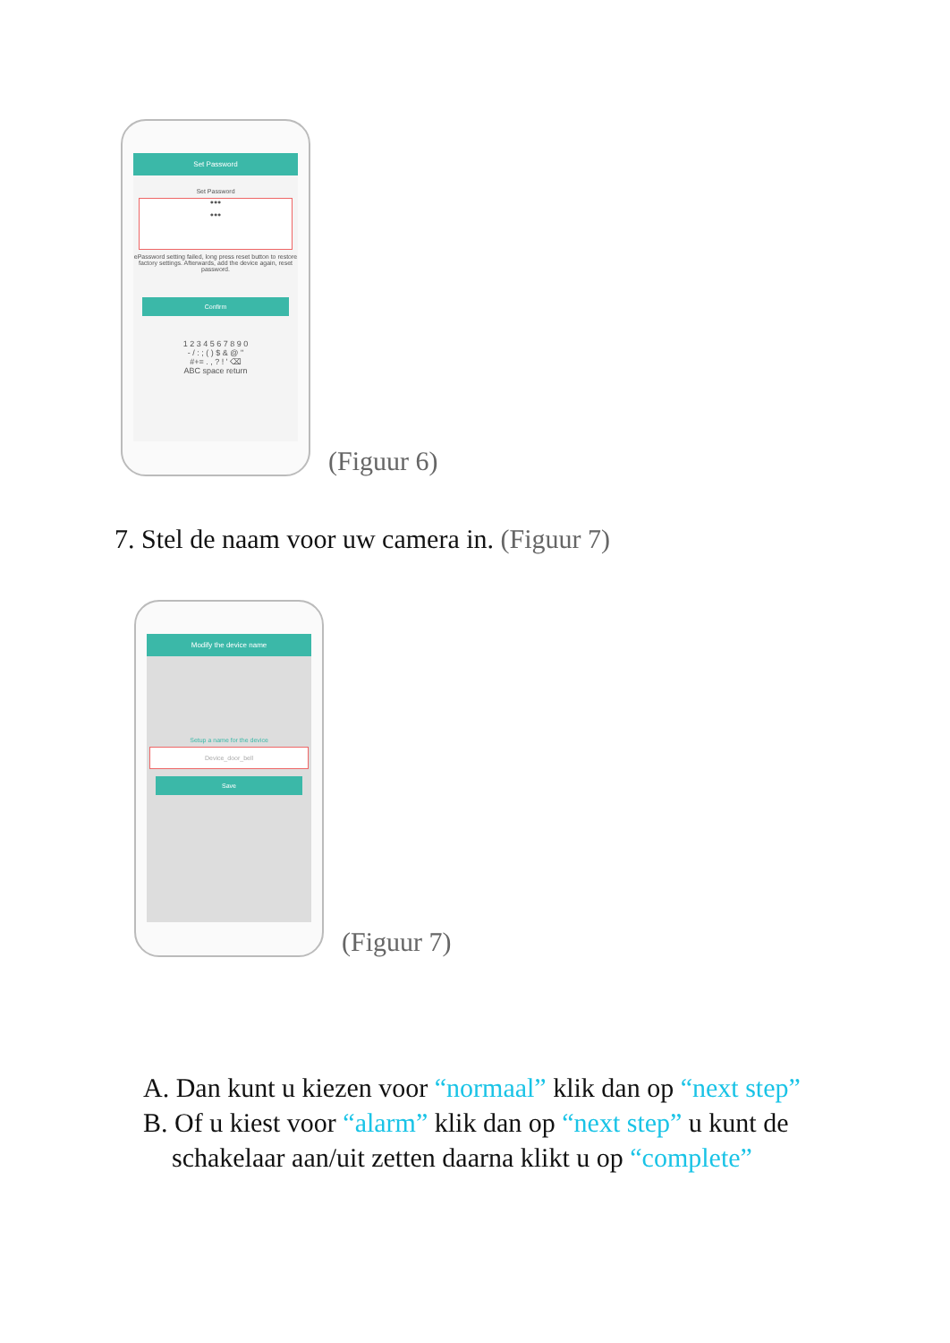Set Password
Set Password
●●●
●●●
ePassword setting failed, long press reset button to restore factory settings. Afterwards, add the device again, reset password.
Confirm
1 2 3 4 5 6 7 8 9 0
- / : ; ( ) $ & @ "
#+= . , ? ! ' ⌫
ABC space return
(Figuur 6)
7. Stel de naam voor uw camera in. (Figuur 7)
Modify the device name
Setup a name for the device
Device_door_bell
Save
(Figuur 7)
A. Dan kunt u kiezen voor “normaal” klik dan op “next step”
B. Of u kiest voor “alarm” klik dan op “next step” u kunt de
schakelaar aan/uit zetten daarna klikt u op “complete”